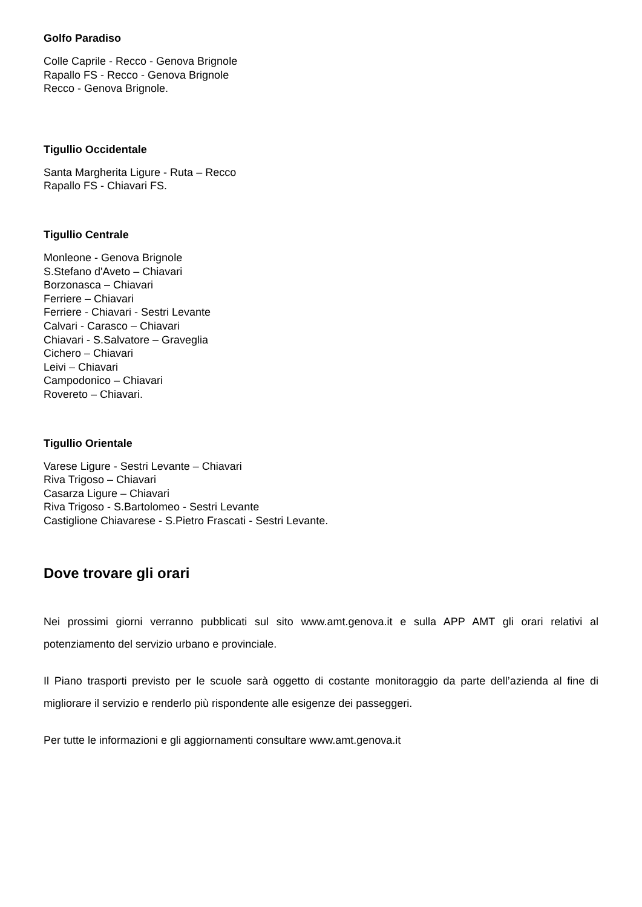Golfo Paradiso
Colle Caprile - Recco - Genova Brignole
Rapallo FS - Recco - Genova Brignole
Recco - Genova Brignole.
Tigullio Occidentale
Santa Margherita Ligure - Ruta – Recco
Rapallo FS - Chiavari FS.
Tigullio Centrale
Monleone - Genova Brignole
S.Stefano d'Aveto – Chiavari
Borzonasca – Chiavari
Ferriere – Chiavari
Ferriere - Chiavari - Sestri Levante
Calvari - Carasco – Chiavari
Chiavari - S.Salvatore – Graveglia
Cichero – Chiavari
Leivi – Chiavari
Campodonico – Chiavari
Rovereto – Chiavari.
Tigullio Orientale
Varese Ligure - Sestri Levante – Chiavari
Riva Trigoso – Chiavari
Casarza Ligure – Chiavari
Riva Trigoso - S.Bartolomeo - Sestri Levante
Castiglione Chiavarese - S.Pietro Frascati - Sestri Levante.
Dove trovare gli orari
Nei prossimi giorni verranno pubblicati sul sito www.amt.genova.it e sulla APP AMT gli orari relativi al potenziamento del servizio urbano e provinciale.
Il Piano trasporti previsto per le scuole sarà oggetto di costante monitoraggio da parte dell’azienda al fine di migliorare il servizio e renderlo più rispondente alle esigenze dei passeggeri.
Per tutte le informazioni e gli aggiornamenti consultare www.amt.genova.it